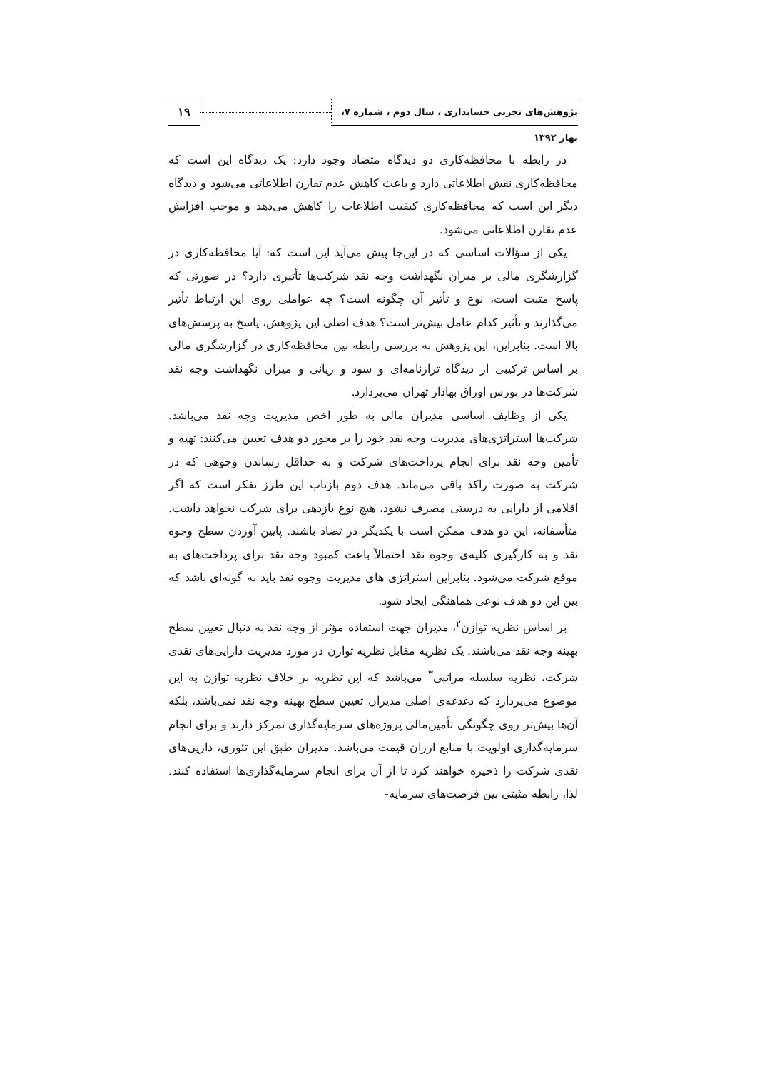۱۹
پژوهش‌های تجربی حسابداری ، سال دوم ، شماره ۷، بهار ۱۳۹۲
در رابطه با محافظه‌کاری دو دیدگاه متضاد وجود دارد: یک دیدگاه این است که محافظه‌کاری نقش اطلاعاتی دارد و باعث کاهش عدم تقارن اطلاعاتی می‌شود و دیدگاه دیگر این است که محافظه‌کاری کیفیت اطلاعات را کاهش می‌دهد و موجب افزایش عدم تقارن اطلاعاتی می‌شود.
یکی از سؤالات اساسی که در این‌جا پیش می‌آید این است که: آیا محافظه‌کاری در گزارشگری مالی بر میزان نگهداشت وجه نقد شرکت‌ها تأثیری دارد؟ در صورتی که پاسخ مثبت است، نوع و تأثیر آن چگونه است؟ چه عواملی روی این ارتباط تأثیر می‌گذارند و تأثیر کدام عامل بیش‌تر است؟ هدف اصلی این پژوهش، پاسخ به پرسش‌های بالا است. بنابراین، این پژوهش به بررسی رابطه بین محافظه‌کاری در گزارشگری مالی بر اساس ترکیبی از دیدگاه ترازنامه‌ای و سود و زیانی و میزان نگهداشت وجه نقد شرکت‌ها در بورس اوراق بهادار تهران می‌پردازد.
یکی از وظایف اساسی مدیران مالی به طور اخص مدیریت وجه نقد می‌باشد. شرکت‌ها استراتژی‌های مدیریت وجه نقد خود را بر محور دو هدف تعیین می‌کنند: تهیه و تأمین وجه نقد برای انجام پرداخت‌های شرکت و به حداقل رساندن وجوهی که در شرکت به صورت راکد باقی می‌ماند. هدف دوم بازتاب این طرز تفکر است که اگر اقلامی از دارایی به درستی مصرف نشود، هیچ نوع بازدهی برای شرکت نخواهد داشت. متأسفانه، این دو هدف ممکن است با یکدیگر در تضاد باشند. پایین آوردن سطح وجوه نقد و به کارگیری کلیه‌ی وجوه نقد احتمالاً باعث کمبود وجه نقد برای پرداخت‌های به موقع شرکت می‌شود. بنابراین استراتژی های مدیریت وجوه نقد باید به گونه‌ای باشد که بین این دو هدف نوعی هماهنگی ایجاد شود.
بر اساس نظریه توازن<sup>۲</sup>، مدیران جهت استفاده مؤثر از وجه نقد به دنبال تعیین سطح بهینه وجه نقد می‌باشند. یک نظریه مقابل نظریه توازن در مورد مدیریت دارایی‌های نقدی شرکت، نظریه سلسله مراتبی<sup>۳</sup> می‌باشد که این نظریه بر خلاف نظریه توازن به این موضوع می‌پردازد که دغدغه‌ی اصلی مدیران تعیین سطح بهینه وجه نقد نمی‌باشد، بلکه آن‌ها بیش‌تر روی چگونگی تأمین‌مالی پروژه‌های سرمایه‌گذاری تمرکز دارند و برای انجام سرمایه‌گذاری اولویت با منابع ارزان قیمت می‌باشد. مدیران طبق این تئوری، داریی‌های نقدی شرکت را ذخیره خواهند کرد تا از آن برای انجام سرمایه‌گذاری‌ها استفاده کنند. لذا، رابطه مثبتی بین فرصت‌های سرمایه-